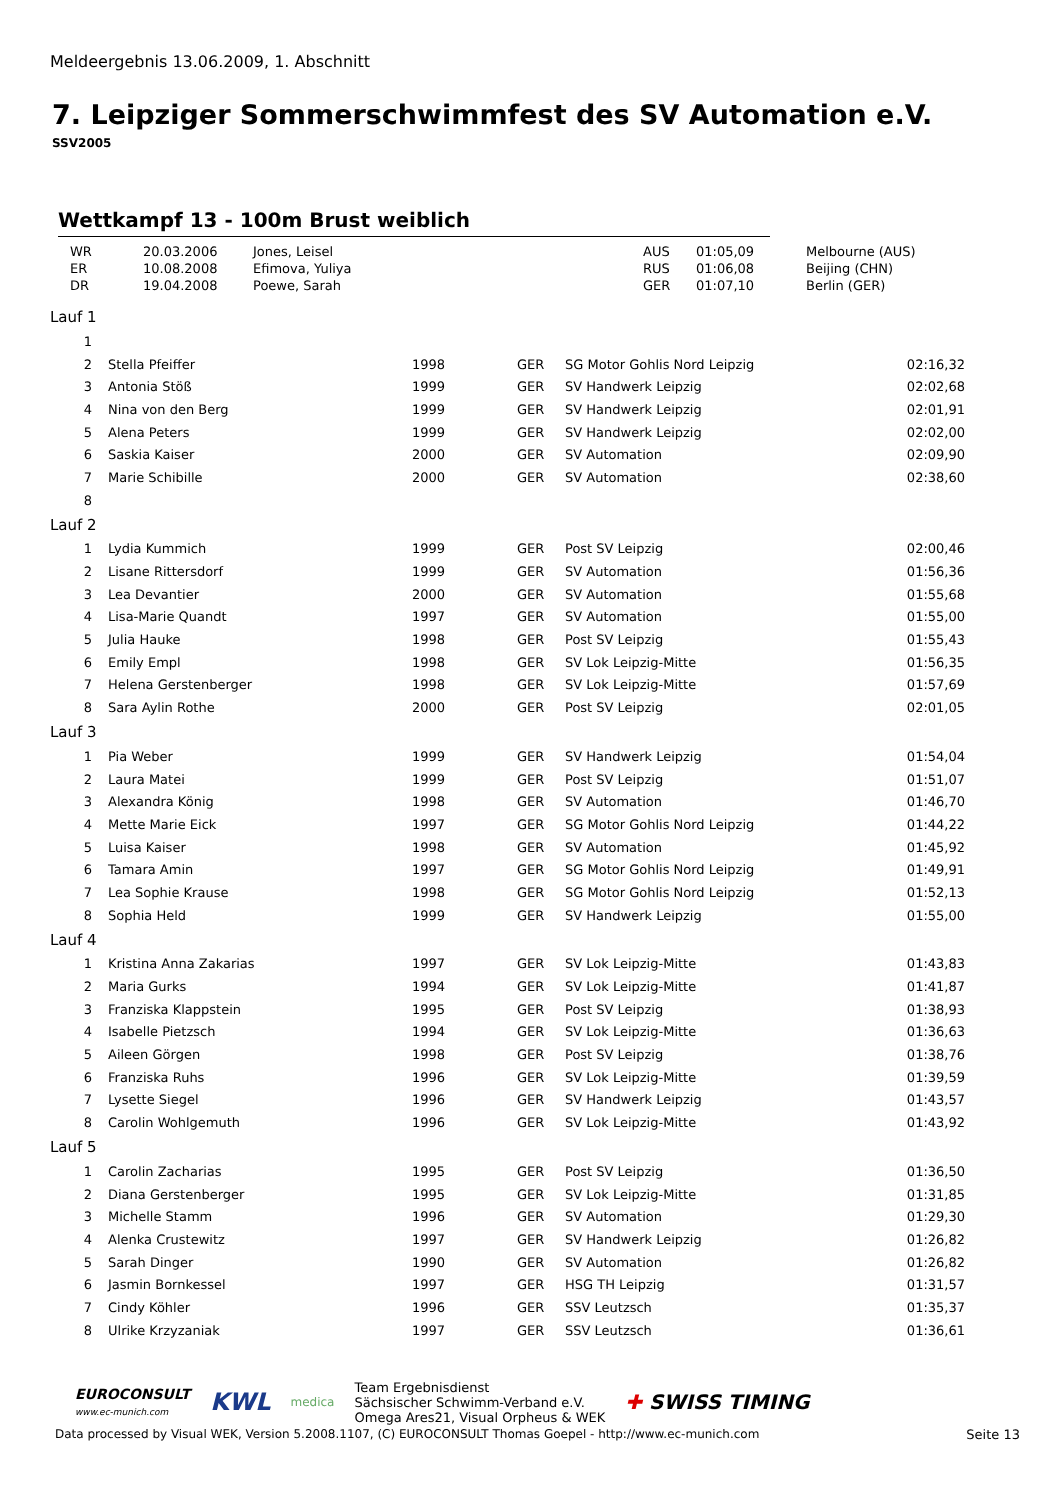Meldeergebnis 13.06.2009, 1. Abschnitt
7. Leipziger Sommerschwimmfest des SV Automation e.V.
SSV2005
Wettkampf 13 - 100m Brust weiblich
| WR | 20.03.2006 | Jones, Leisel | AUS | 01:05,09 | Melbourne (AUS) |
| ER | 10.08.2008 | Efimova, Yuliya | RUS | 01:06,08 | Beijing (CHN) |
| DR | 19.04.2008 | Poewe, Sarah | GER | 01:07,10 | Berlin (GER) |
| Lauf 1 | | | | | | |
| 1 | | | | | | |
| 2 | | Stella Pfeiffer | 1998 | GER | SG Motor Gohlis Nord Leipzig | 02:16,32 |
| 3 | | Antonia Stöß | 1999 | GER | SV Handwerk Leipzig | 02:02,68 |
| 4 | | Nina von den Berg | 1999 | GER | SV Handwerk Leipzig | 02:01,91 |
| 5 | | Alena Peters | 1999 | GER | SV Handwerk Leipzig | 02:02,00 |
| 6 | | Saskia Kaiser | 2000 | GER | SV Automation | 02:09,90 |
| 7 | | Marie Schibille | 2000 | GER | SV Automation | 02:38,60 |
| 8 | | | | | | |
| Lauf 2 | | | | | | |
| 1 | | Lydia Kummich | 1999 | GER | Post SV Leipzig | 02:00,46 |
| 2 | | Lisane Rittersdorf | 1999 | GER | SV Automation | 01:56,36 |
| 3 | | Lea Devantier | 2000 | GER | SV Automation | 01:55,68 |
| 4 | | Lisa-Marie Quandt | 1997 | GER | SV Automation | 01:55,00 |
| 5 | | Julia Hauke | 1998 | GER | Post SV Leipzig | 01:55,43 |
| 6 | | Emily Empl | 1998 | GER | SV Lok Leipzig-Mitte | 01:56,35 |
| 7 | | Helena Gerstenberger | 1998 | GER | SV Lok Leipzig-Mitte | 01:57,69 |
| 8 | | Sara Aylin Rothe | 2000 | GER | Post SV Leipzig | 02:01,05 |
| Lauf 3 | | | | | | |
| 1 | | Pia Weber | 1999 | GER | SV Handwerk Leipzig | 01:54,04 |
| 2 | | Laura Matei | 1999 | GER | Post SV Leipzig | 01:51,07 |
| 3 | | Alexandra König | 1998 | GER | SV Automation | 01:46,70 |
| 4 | | Mette Marie Eick | 1997 | GER | SG Motor Gohlis Nord Leipzig | 01:44,22 |
| 5 | | Luisa Kaiser | 1998 | GER | SV Automation | 01:45,92 |
| 6 | | Tamara Amin | 1997 | GER | SG Motor Gohlis Nord Leipzig | 01:49,91 |
| 7 | | Lea Sophie Krause | 1998 | GER | SG Motor Gohlis Nord Leipzig | 01:52,13 |
| 8 | | Sophia Held | 1999 | GER | SV Handwerk Leipzig | 01:55,00 |
| Lauf 4 | | | | | | |
| 1 | | Kristina Anna Zakarias | 1997 | GER | SV Lok Leipzig-Mitte | 01:43,83 |
| 2 | | Maria Gurks | 1994 | GER | SV Lok Leipzig-Mitte | 01:41,87 |
| 3 | | Franziska Klappstein | 1995 | GER | Post SV Leipzig | 01:38,93 |
| 4 | | Isabelle Pietzsch | 1994 | GER | SV Lok Leipzig-Mitte | 01:36,63 |
| 5 | | Aileen Görgen | 1998 | GER | Post SV Leipzig | 01:38,76 |
| 6 | | Franziska Ruhs | 1996 | GER | SV Lok Leipzig-Mitte | 01:39,59 |
| 7 | | Lysette Siegel | 1996 | GER | SV Handwerk Leipzig | 01:43,57 |
| 8 | | Carolin Wohlgemuth | 1996 | GER | SV Lok Leipzig-Mitte | 01:43,92 |
| Lauf 5 | | | | | | |
| 1 | | Carolin Zacharias | 1995 | GER | Post SV Leipzig | 01:36,50 |
| 2 | | Diana Gerstenberger | 1995 | GER | SV Lok Leipzig-Mitte | 01:31,85 |
| 3 | | Michelle Stamm | 1996 | GER | SV Automation | 01:29,30 |
| 4 | | Alenka Crustewitz | 1997 | GER | SV Handwerk Leipzig | 01:26,82 |
| 5 | | Sarah Dinger | 1990 | GER | SV Automation | 01:26,82 |
| 6 | | Jasmin Bornkessel | 1997 | GER | HSG TH Leipzig | 01:31,57 |
| 7 | | Cindy Köhler | 1996 | GER | SSV Leutzsch | 01:35,37 |
| 8 | | Ulrike Krzyzaniak | 1997 | GER | SSV Leutzsch | 01:36,61 |
EUROCONSULT
www.ec-munich.com
KWL
medica
Team Ergebnisdienst
Sächsischer Schwimm-Verband e.V.
Omega Ares21, Visual Orpheus & WEK
✚ SWISS TIMING
Data processed by Visual WEK, Version 5.2008.1107, (C) EUROCONSULT Thomas Goepel - http://www.ec-munich.com Seite 13